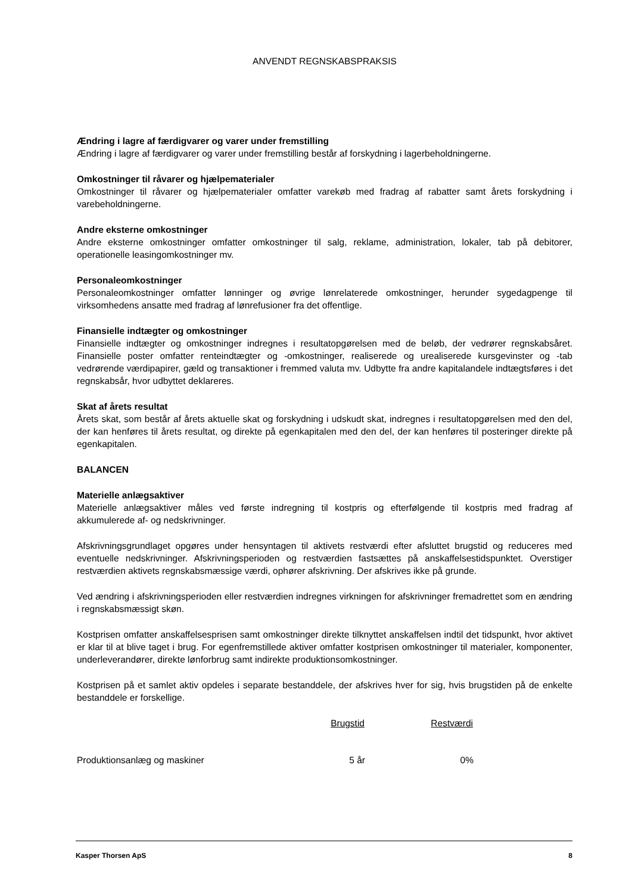ANVENDT REGNSKABSPRAKSIS
Ændring i lagre af færdigvarer og varer under fremstilling
Ændring i lagre af færdigvarer og varer under fremstilling består af forskydning i lagerbeholdningerne.
Omkostninger til råvarer og hjælpematerialer
Omkostninger til råvarer og hjælpematerialer omfatter varekøb med fradrag af rabatter samt årets forskydning i varebeholdningerne.
Andre eksterne omkostninger
Andre eksterne omkostninger omfatter omkostninger til salg, reklame, administration, lokaler, tab på debitorer, operationelle leasingomkostninger mv.
Personaleomkostninger
Personaleomkostninger omfatter lønninger og øvrige lønrelaterede omkostninger, herunder sygedagpenge til virksomhedens ansatte med fradrag af lønrefusioner fra det offentlige.
Finansielle indtægter og omkostninger
Finansielle indtægter og omkostninger indregnes i resultatopgørelsen med de beløb, der vedrører regnskabsåret. Finansielle poster omfatter renteindtægter og -omkostninger, realiserede og urealiserede kursgevinster og -tab vedrørende værdipapirer, gæld og transaktioner i fremmed valuta mv. Udbytte fra andre kapitalandele indtægtsføres i det regnskabsår, hvor udbyttet deklareres.
Skat af årets resultat
Årets skat, som består af årets aktuelle skat og forskydning i udskudt skat, indregnes i resultatopgørelsen med den del, der kan henføres til årets resultat, og direkte på egenkapitalen med den del, der kan henføres til posteringer direkte på egenkapitalen.
BALANCEN
Materielle anlægsaktiver
Materielle anlægsaktiver måles ved første indregning til kostpris og efterfølgende til kostpris med fradrag af akkumulerede af- og nedskrivninger.
Afskrivningsgrundlaget opgøres under hensyntagen til aktivets restværdi efter afsluttet brugstid og reduceres med eventuelle nedskrivninger. Afskrivningsperioden og restværdien fastsættes på anskaffelsestidspunktet. Overstiger restværdien aktivets regnskabsmæssige værdi, ophører afskrivning. Der afskrives ikke på grunde.
Ved ændring i afskrivningsperioden eller restværdien indregnes virkningen for afskrivninger fremadrettet som en ændring i regnskabsmæssigt skøn.
Kostprisen omfatter anskaffelsesprisen samt omkostninger direkte tilknyttet anskaffelsen indtil det tidspunkt, hvor aktivet er klar til at blive taget i brug. For egenfremstillede aktiver omfatter kostprisen omkostninger til materialer, komponenter, underleverandører, direkte lønforbrug samt indirekte produktionsomkostninger.
Kostprisen på et samlet aktiv opdeles i separate bestanddele, der afskrives hver for sig, hvis brugstiden på de enkelte bestanddele er forskellige.
| | Brugstid | Restværdi | |
| --- | --- | --- | --- |
| Produktionsanlæg og maskiner | 5 år | 0% | |
Kasper Thorsen ApS 8